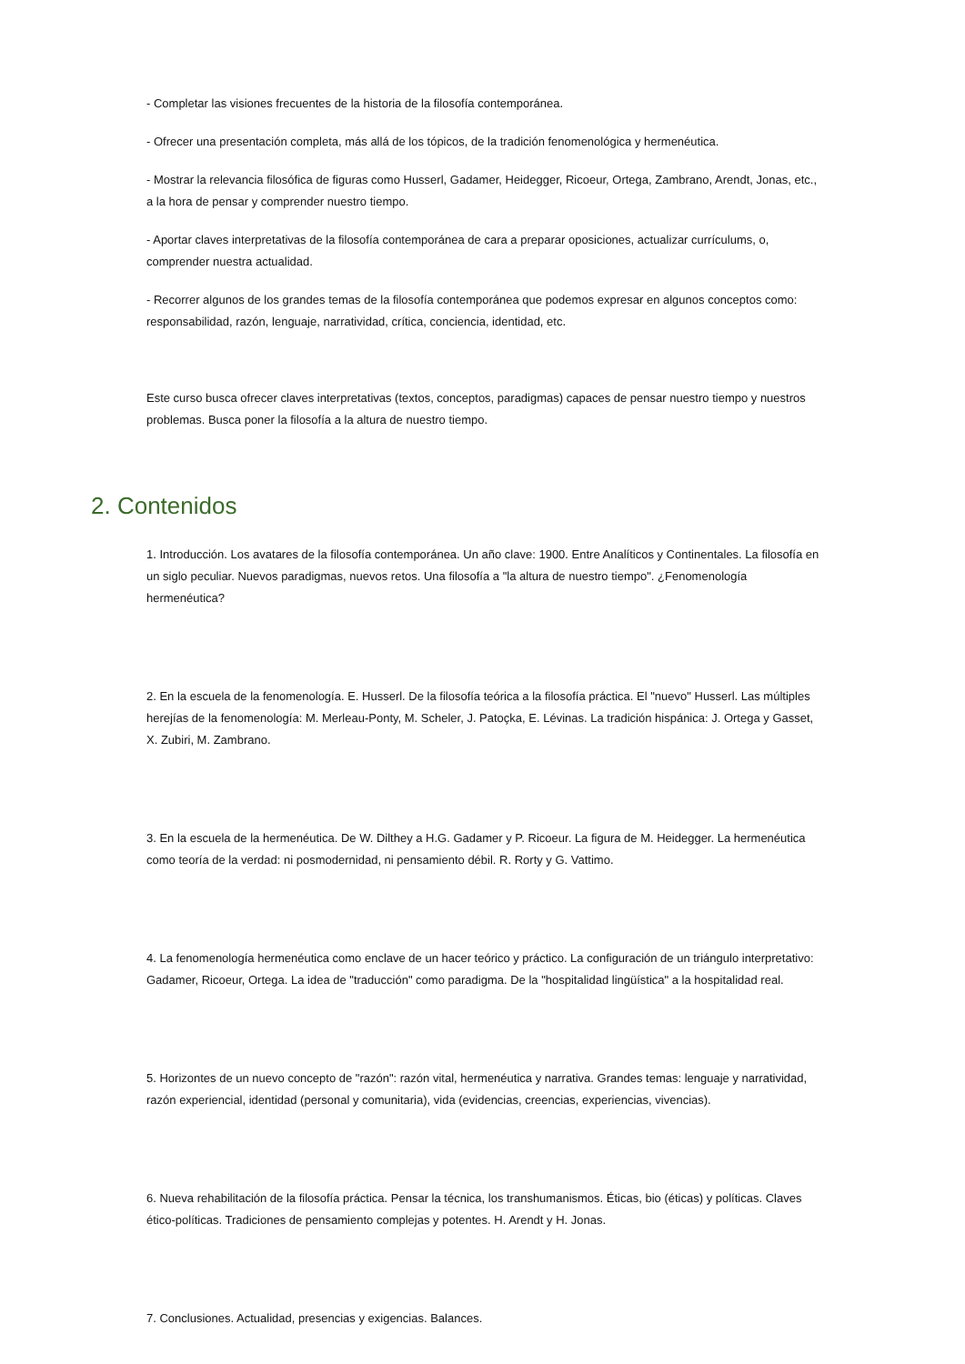- Completar las visiones frecuentes de la historia de la filosofía contemporánea.
- Ofrecer una presentación completa, más allá de los tópicos, de la tradición fenomenológica y hermenéutica.
- Mostrar la relevancia filosófica de figuras como Husserl, Gadamer, Heidegger, Ricoeur, Ortega, Zambrano, Arendt, Jonas, etc., a la hora de pensar y comprender nuestro tiempo.
- Aportar claves interpretativas de la filosofía contemporánea de cara a preparar oposiciones, actualizar currículums, o, comprender nuestra actualidad.
- Recorrer algunos de los grandes temas de la filosofía contemporánea que podemos expresar en algunos conceptos como: responsabilidad, razón, lenguaje, narratividad, crítica, conciencia, identidad, etc.
Este curso busca ofrecer claves interpretativas (textos, conceptos, paradigmas) capaces de pensar nuestro tiempo y nuestros problemas. Busca poner la filosofía a la altura de nuestro tiempo.
2. Contenidos
1. Introducción. Los avatares de la filosofía contemporánea. Un año clave: 1900. Entre Analíticos y Continentales. La filosofía en un siglo peculiar. Nuevos paradigmas, nuevos retos. Una filosofía a "la altura de nuestro tiempo". ¿Fenomenología hermenéutica?
2. En la escuela de la fenomenología. E. Husserl. De la filosofía teórica a la filosofía práctica. El "nuevo" Husserl. Las múltiples herejías de la fenomenología: M. Merleau-Ponty, M. Scheler, J. Patoçka, E. Lévinas. La tradición hispánica: J. Ortega y Gasset, X. Zubiri, M. Zambrano.
3. En la escuela de la hermenéutica. De W. Dilthey a H.G. Gadamer y P. Ricoeur. La figura de M. Heidegger. La hermenéutica como teoría de la verdad: ni posmodernidad, ni pensamiento débil. R. Rorty y G. Vattimo.
4. La fenomenología hermenéutica como enclave de un hacer teórico y práctico. La configuración de un triángulo interpretativo: Gadamer, Ricoeur, Ortega. La idea de "traducción" como paradigma. De la "hospitalidad lingüística" a la hospitalidad real.
5. Horizontes de un nuevo concepto de "razón": razón vital, hermenéutica y narrativa. Grandes temas: lenguaje y narratividad, razón experiencial, identidad (personal y comunitaria), vida (evidencias, creencias, experiencias, vivencias).
6. Nueva rehabilitación de la filosofía práctica. Pensar la técnica, los transhumanismos. Éticas, bio (éticas) y políticas. Claves ético-políticas. Tradiciones de pensamiento complejas y potentes. H. Arendt y H. Jonas.
7. Conclusiones. Actualidad, presencias y exigencias. Balances.